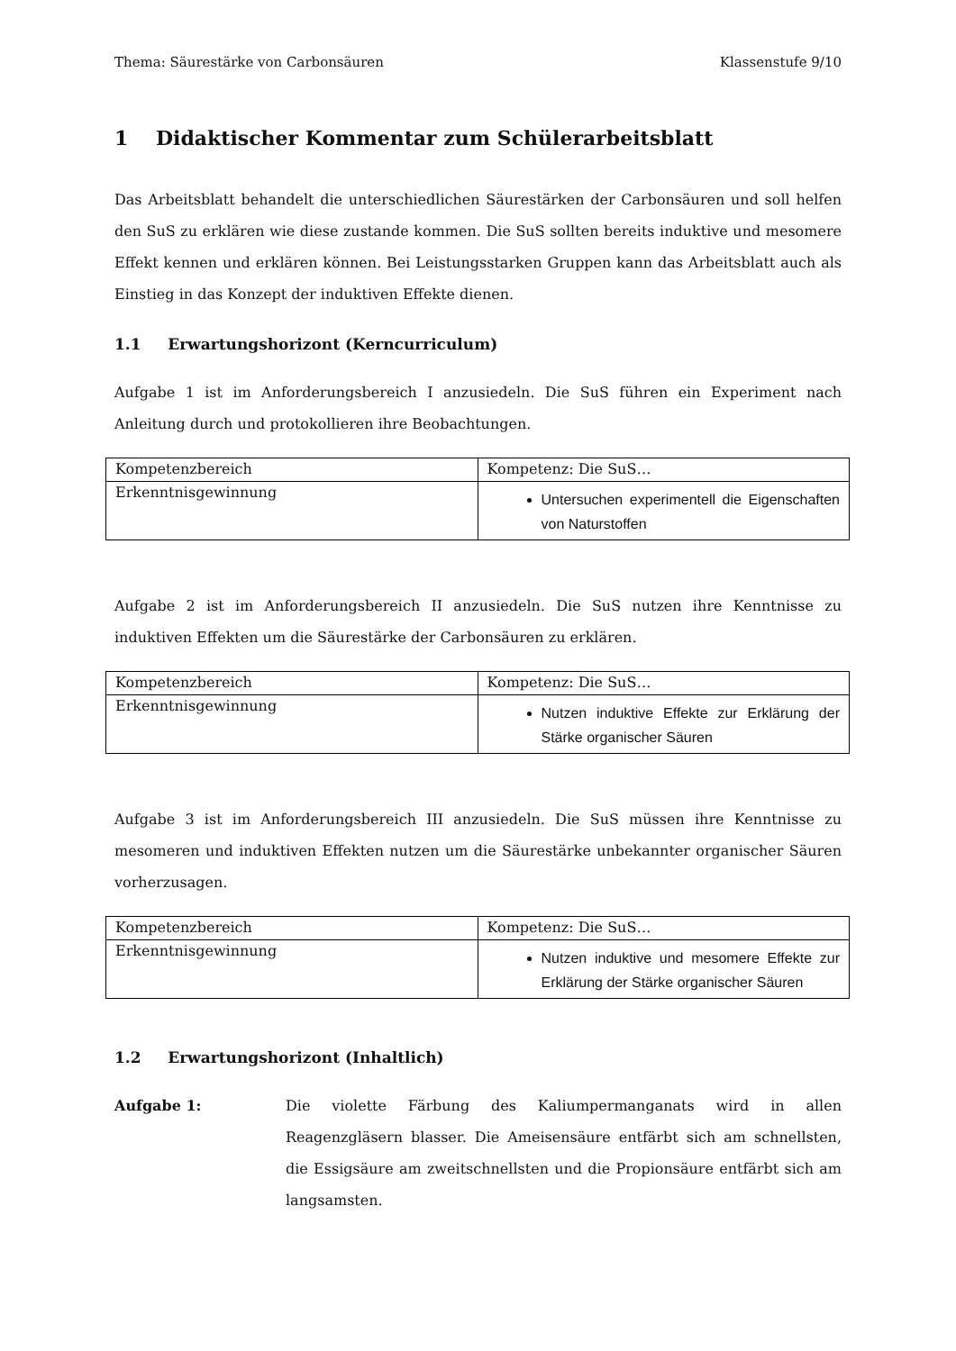Thema: Säurestärke von Carbonsäuren Klassenstufe 9/10
1 Didaktischer Kommentar zum Schülerarbeitsblatt
Das Arbeitsblatt behandelt die unterschiedlichen Säurestärken der Carbonsäuren und soll helfen den SuS zu erklären wie diese zustande kommen. Die SuS sollten bereits induktive und mesomere Effekt kennen und erklären können. Bei Leistungsstarken Gruppen kann das Arbeitsblatt auch als Einstieg in das Konzept der induktiven Effekte dienen.
1.1 Erwartungshorizont (Kerncurriculum)
Aufgabe 1 ist im Anforderungsbereich I anzusiedeln. Die SuS führen ein Experiment nach Anleitung durch und protokollieren ihre Beobachtungen.
| Kompetenzbereich | Kompetenz: Die SuS… |
| Erkenntnisgewinnung | Untersuchen experimentell die Eigenschaften von Naturstoffen |
Aufgabe 2 ist im Anforderungsbereich II anzusiedeln. Die SuS nutzen ihre Kenntnisse zu induktiven Effekten um die Säurestärke der Carbonsäuren zu erklären.
| Kompetenzbereich | Kompetenz: Die SuS… |
| Erkenntnisgewinnung | Nutzen induktive Effekte zur Erklärung der Stärke organischer Säuren |
Aufgabe 3 ist im Anforderungsbereich III anzusiedeln. Die SuS müssen ihre Kenntnisse zu mesomeren und induktiven Effekten nutzen um die Säurestärke unbekannter organischer Säuren vorherzusagen.
| Kompetenzbereich | Kompetenz: Die SuS… |
| Erkenntnisgewinnung | Nutzen induktive und mesomere Effekte zur Erklärung der Stärke organischer Säuren |
1.2 Erwartungshorizont (Inhaltlich)
Aufgabe 1:
Die violette Färbung des Kaliumpermanganats wird in allen Reagenzgläsern blasser. Die Ameisensäure entfärbt sich am schnellsten, die Essigsäure am zweitschnellsten und die Propionsäure entfärbt sich am langsamsten.